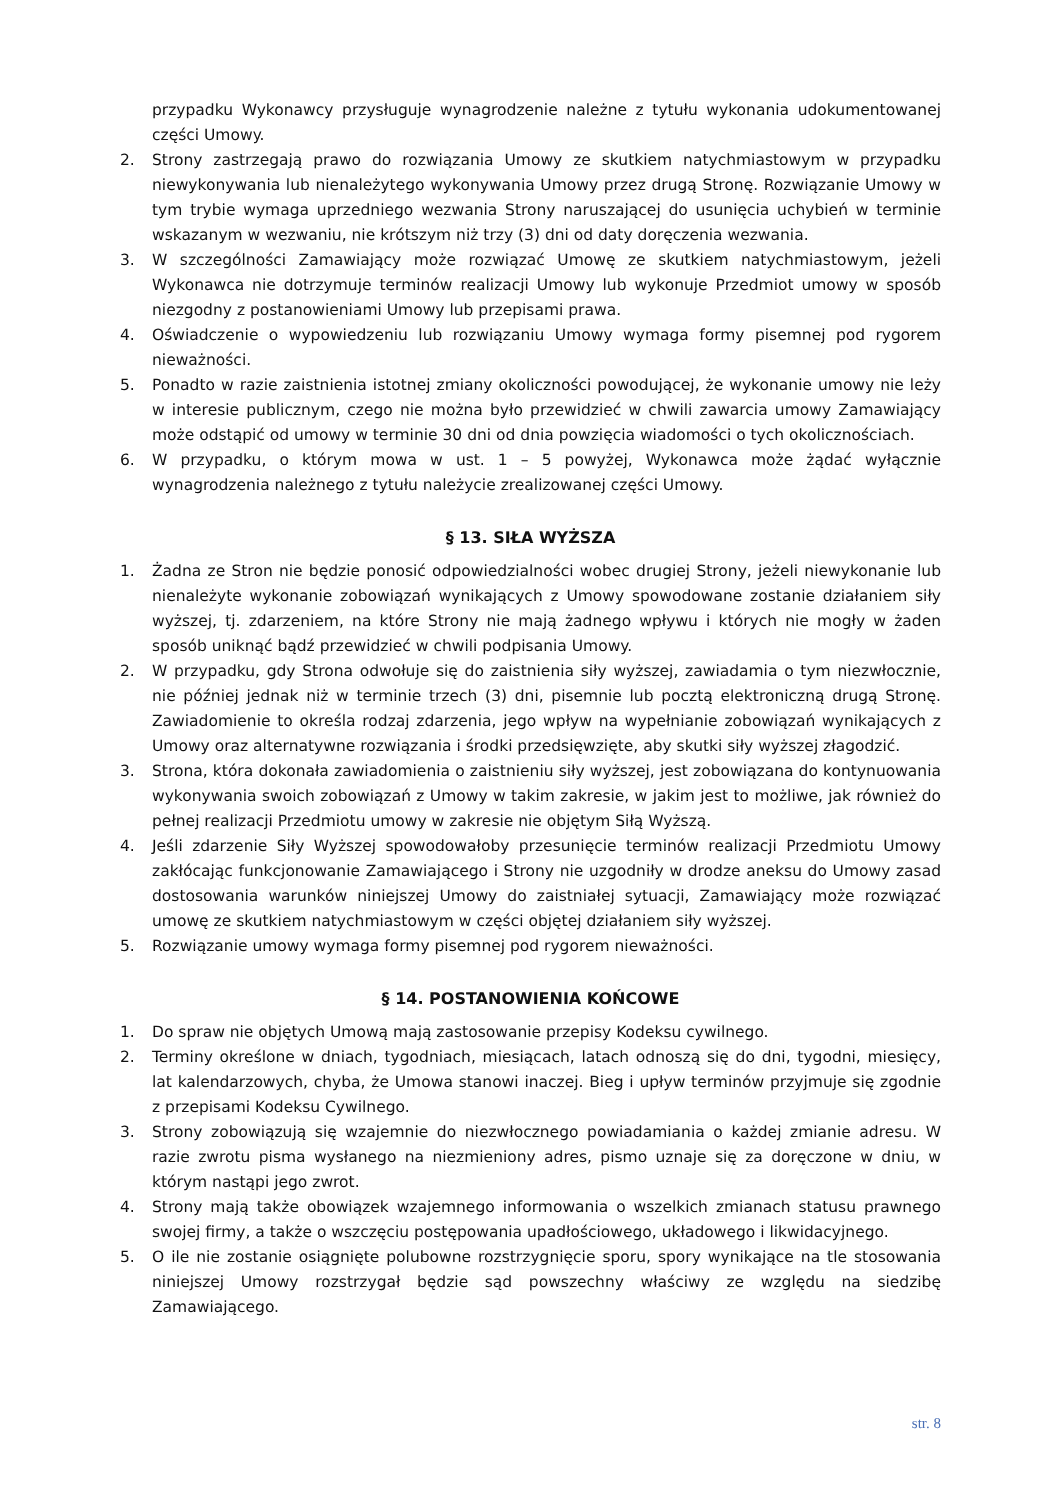przypadku Wykonawcy przysługuje wynagrodzenie należne z tytułu wykonania udokumentowanej części Umowy.
2. Strony zastrzegają prawo do rozwiązania Umowy ze skutkiem natychmiastowym w przypadku niewykonywania lub nienależytego wykonywania Umowy przez drugą Stronę. Rozwiązanie Umowy w tym trybie wymaga uprzedniego wezwania Strony naruszającej do usunięcia uchybień w terminie wskazanym w wezwaniu, nie krótszym niż trzy (3) dni od daty doręczenia wezwania.
3. W szczególności Zamawiający może rozwiązać Umowę ze skutkiem natychmiastowym, jeżeli Wykonawca nie dotrzymuje terminów realizacji Umowy lub wykonuje Przedmiot umowy w sposób niezgodny z postanowieniami Umowy lub przepisami prawa.
4. Oświadczenie o wypowiedzeniu lub rozwiązaniu Umowy wymaga formy pisemnej pod rygorem nieważności.
5. Ponadto w razie zaistnienia istotnej zmiany okoliczności powodującej, że wykonanie umowy nie leży w interesie publicznym, czego nie można było przewidzieć w chwili zawarcia umowy Zamawiający może odstąpić od umowy w terminie 30 dni od dnia powzięcia wiadomości o tych okolicznościach.
6. W przypadku, o którym mowa w ust. 1 – 5 powyżej, Wykonawca może żądać wyłącznie wynagrodzenia należnego z tytułu należycie zrealizowanej części Umowy.
§ 13. SIŁA WYŻSZA
1. Żadna ze Stron nie będzie ponosić odpowiedzialności wobec drugiej Strony, jeżeli niewykonanie lub nienależyte wykonanie zobowiązań wynikających z Umowy spowodowane zostanie działaniem siły wyższej, tj. zdarzeniem, na które Strony nie mają żadnego wpływu i których nie mogły w żaden sposób uniknąć bądź przewidzieć w chwili podpisania Umowy.
2. W przypadku, gdy Strona odwołuje się do zaistnienia siły wyższej, zawiadamia o tym niezwłocznie, nie później jednak niż w terminie trzech (3) dni, pisemnie lub pocztą elektroniczną drugą Stronę. Zawiadomienie to określa rodzaj zdarzenia, jego wpływ na wypełnianie zobowiązań wynikających z Umowy oraz alternatywne rozwiązania i środki przedsięwzięte, aby skutki siły wyższej złagodzić.
3. Strona, która dokonała zawiadomienia o zaistnieniu siły wyższej, jest zobowiązana do kontynuowania wykonywania swoich zobowiązań z Umowy w takim zakresie, w jakim jest to możliwe, jak również do pełnej realizacji Przedmiotu umowy w zakresie nie objętym Siłą Wyższą.
4. Jeśli zdarzenie Siły Wyższej spowodowałoby przesunięcie terminów realizacji Przedmiotu Umowy zakłócając funkcjonowanie Zamawiającego i Strony nie uzgodniły w drodze aneksu do Umowy zasad dostosowania warunków niniejszej Umowy do zaistniałej sytuacji, Zamawiający może rozwiązać umowę ze skutkiem natychmiastowym w części objętej działaniem siły wyższej.
5. Rozwiązanie umowy wymaga formy pisemnej pod rygorem nieważności.
§ 14. POSTANOWIENIA KOŃCOWE
1. Do spraw nie objętych Umową mają zastosowanie przepisy Kodeksu cywilnego.
2. Terminy określone w dniach, tygodniach, miesiącach, latach odnoszą się do dni, tygodni, miesięcy, lat kalendarzowych, chyba, że Umowa stanowi inaczej. Bieg i upływ terminów przyjmuje się zgodnie z przepisami Kodeksu Cywilnego.
3. Strony zobowiązują się wzajemnie do niezwłocznego powiadamiania o każdej zmianie adresu. W razie zwrotu pisma wysłanego na niezmieniony adres, pismo uznaje się za doręczone w dniu, w którym nastąpi jego zwrot.
4. Strony mają także obowiązek wzajemnego informowania o wszelkich zmianach statusu prawnego swojej firmy, a także o wszczęciu postępowania upadłościowego, układowego i likwidacyjnego.
5. O ile nie zostanie osiągnięte polubowne rozstrzygnięcie sporu, spory wynikające na tle stosowania niniejszej Umowy rozstrzygał będzie sąd powszechny właściwy ze względu na siedzibę Zamawiającego.
str. 8